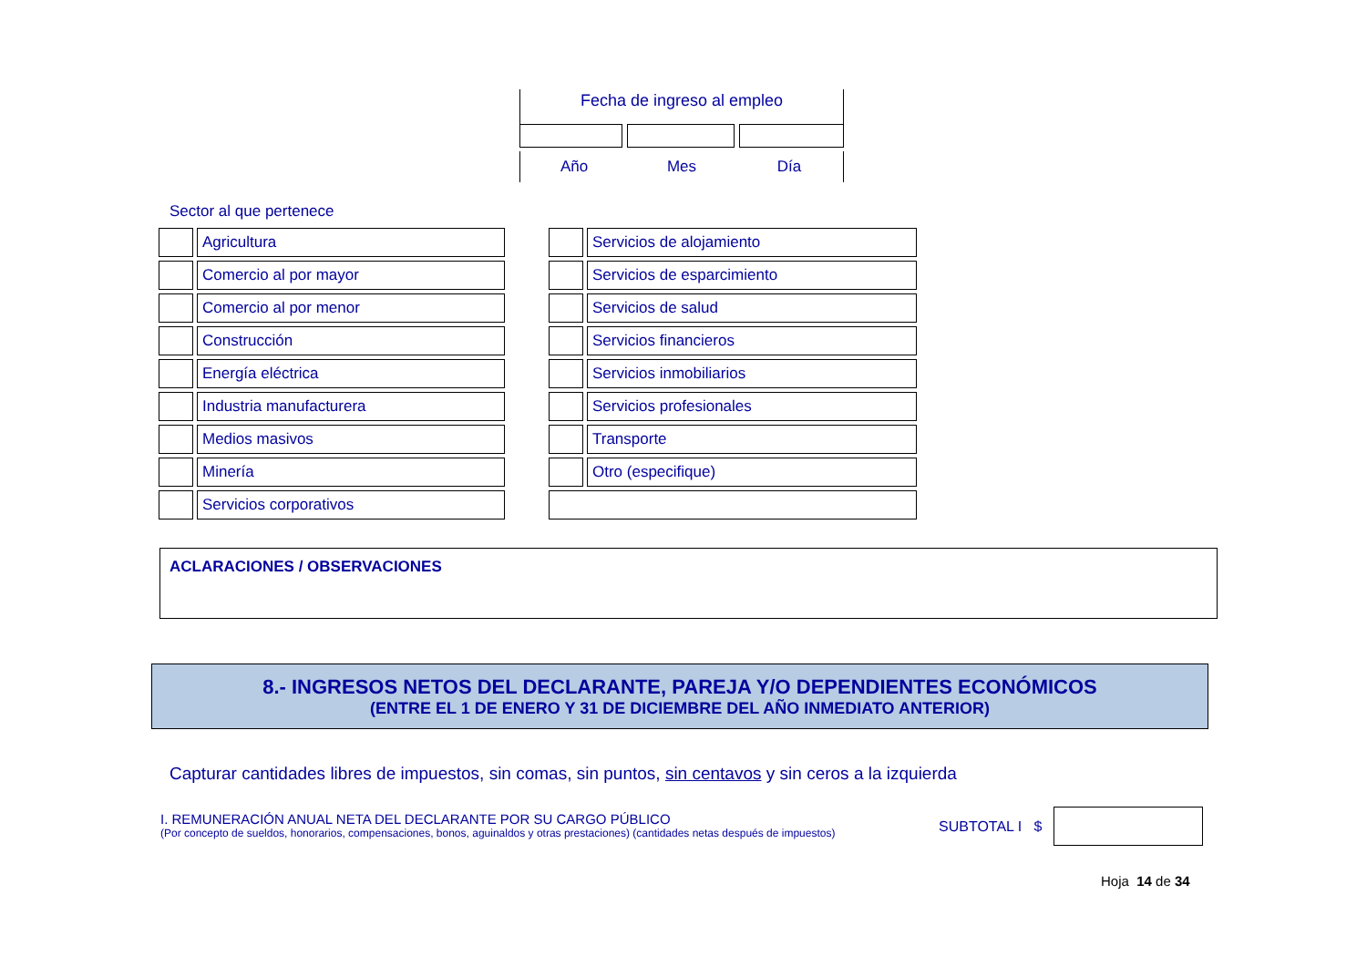Fecha de ingreso al empleo
Año Mes Día
Sector al que pertenece
| | Agricultura | | | Servicios de alojamiento |
| | Comercio al por mayor | | | Servicios de esparcimiento |
| | Comercio al por menor | | | Servicios de salud |
| | Construcción | | | Servicios financieros |
| | Energía eléctrica | | | Servicios inmobiliarios |
| | Industria manufacturera | | | Servicios profesionales |
| | Medios masivos | | | Transporte |
| | Minería | | | Otro (especifique) |
| | Servicios corporativos | | | |
ACLARACIONES / OBSERVACIONES
8.- INGRESOS NETOS DEL DECLARANTE, PAREJA Y/O DEPENDIENTES ECONÓMICOS
(ENTRE EL 1 DE ENERO Y 31 DE DICIEMBRE DEL AÑO INMEDIATO ANTERIOR)
Capturar cantidades libres de impuestos, sin comas, sin puntos, sin centavos y sin ceros a la izquierda
I. REMUNERACIÓN ANUAL NETA DEL DECLARANTE POR SU CARGO PÚBLICO
(Por concepto de sueldos, honorarios, compensaciones, bonos, aguinaldos y otras prestaciones) (cantidades netas después de impuestos)
SUBTOTAL I $
Hoja 14 de 34